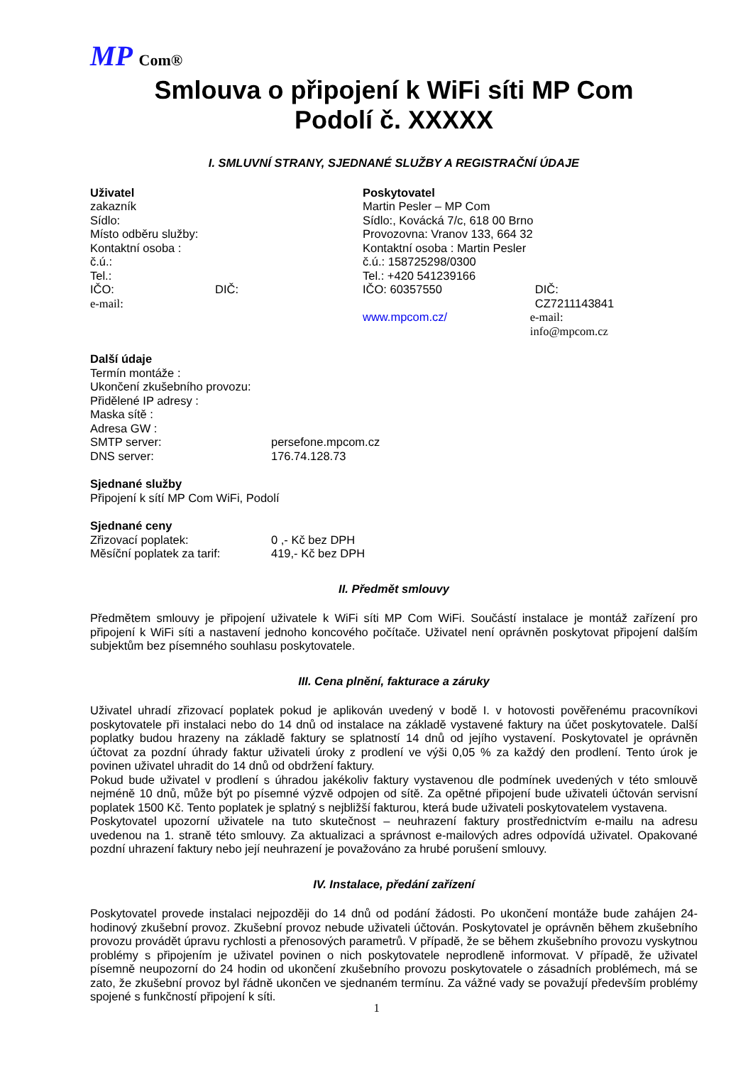MP Com®
Smlouva o připojení k WiFi síti MP Com
Podolí č. XXXXX
I. SMLUVNÍ STRANY, SJEDNANÉ SLUŽBY A REGISTRAČNÍ ÚDAJE
Uživatel
zakazník
Sídlo:
Místo odběru služby:
Kontaktní osoba :
č.ú.:
Tel.:
IČO: DIČ:
e-mail:
Poskytovatel
Martin Pesler – MP Com
Sídlo:, Kovácká 7/c, 618 00 Brno
Provozovna: Vranov 133, 664 32
Kontaktní osoba : Martin Pesler
č.ú.: 158725298/0300
Tel.: +420 541239166
IČO: 60357550 DIČ: CZ7211143841
www.mpcom.cz/ e-mail: info@mpcom.cz
Další údaje
Termín montáže :
Ukončení zkušebního provozu:
Přidělené IP adresy :
Maska sítě :
Adresa GW :
SMTP server: persefone.mpcom.cz
DNS server: 176.74.128.73
Sjednané služby
Připojení k sítí MP Com WiFi, Podolí
Sjednané ceny
Zřizovací poplatek: 0 ,- Kč bez DPH
Měsíční poplatek za tarif: 419,- Kč bez DPH
II. Předmět smlouvy
Předmětem smlouvy je připojení uživatele k WiFi síti MP Com WiFi. Součástí instalace je montáž zařízení pro připojení k WiFi síti a nastavení jednoho koncového počítače. Uživatel není oprávněn poskytovat připojení dalším subjektům bez písemného souhlasu poskytovatele.
III. Cena plnění, fakturace a záruky
Uživatel uhradí zřizovací poplatek pokud je aplikován uvedený v bodě I. v hotovosti pověřenému pracovníkovi poskytovatele při instalaci nebo do 14 dnů od instalace na základě vystavené faktury na účet poskytovatele. Další poplatky budou hrazeny na základě faktury se splatností 14 dnů od jejího vystavení. Poskytovatel je oprávněn účtovat za pozdní úhrady faktur uživateli úroky z prodlení ve výši 0,05 % za každý den prodlení. Tento úrok je povinen uživatel uhradit do 14 dnů od obdržení faktury.
Pokud bude uživatel v prodlení s úhradou jakékoliv faktury vystavenou dle podmínek uvedených v této smlouvě nejméně 10 dnů, může být po písemné výzvě odpojen od sítě. Za opětné připojení bude uživateli účtován servisní poplatek 1500 Kč. Tento poplatek je splatný s nejbližší fakturou, která bude uživateli poskytovatelem vystavena.
Poskytovatel upozorní uživatele na tuto skutečnost – neuhrazení faktury prostřednictvím e-mailu na adresu uvedenou na 1. straně této smlouvy. Za aktualizaci a správnost e-mailových adres odpovídá uživatel. Opakované pozdní uhrazení faktury nebo její neuhrazení je považováno za hrubé porušení smlouvy.
IV. Instalace, předání zařízení
Poskytovatel provede instalaci nejpozději do 14 dnů od podání žádosti. Po ukončení montáže bude zahájen 24-hodinový zkušební provoz. Zkušební provoz nebude uživateli účtován. Poskytovatel je oprávněn během zkušebního provozu provádět úpravu rychlosti a přenosových parametrů. V případě, že se během zkušebního provozu vyskytnou problémy s připojením je uživatel povinen o nich poskytovatele neprodleně informovat. V případě, že uživatel písemně neupozorní do 24 hodin od ukončení zkušebního provozu poskytovatele o zásadních problémech, má se zato, že zkušební provoz byl řádně ukončen ve sjednaném termínu. Za vážné vady se považují především problémy spojené s funkčností připojení k síti.
1